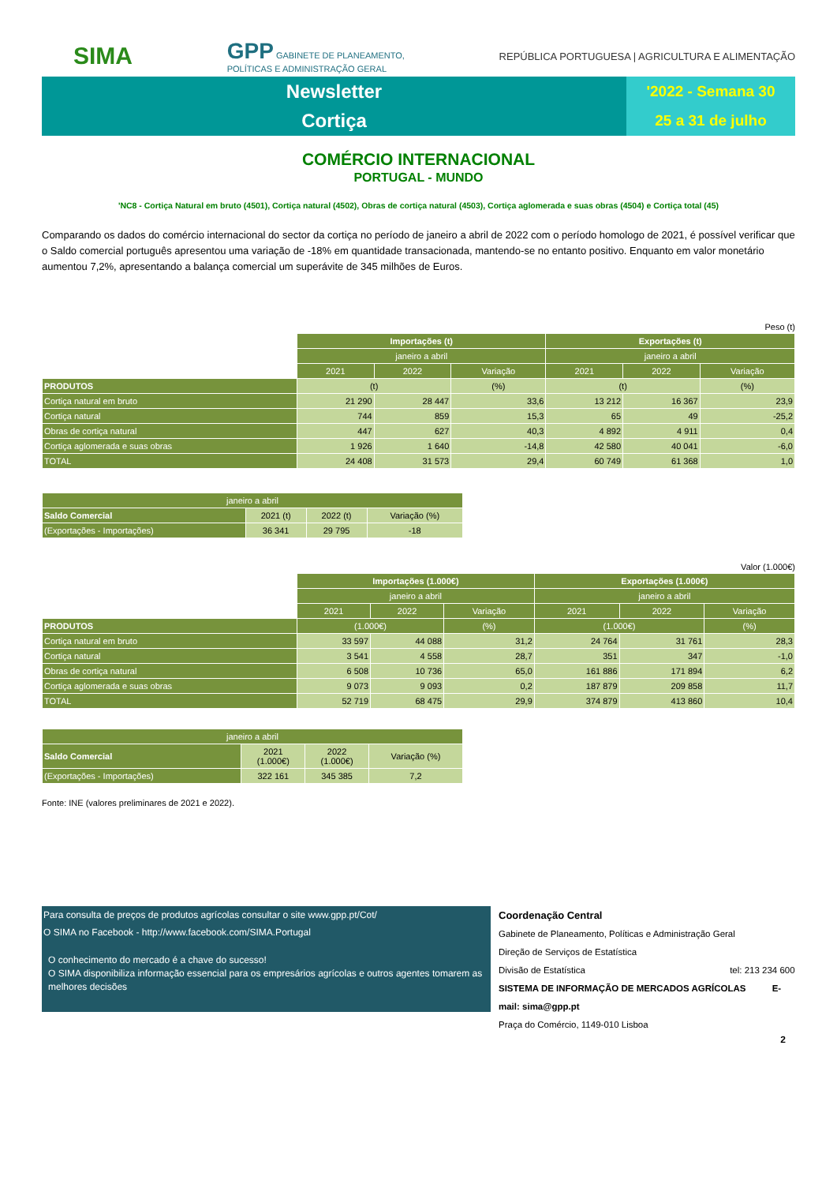SIMA
GPP GABINETE DE PLANEAMENTO,
POLÍTICAS E ADMINISTRAÇÃO GERAL
REPÚBLICA PORTUGUESA | AGRICULTURA E ALIMENTAÇÃO
Newsletter
Cortiça
'2022 - Semana 30
25 a 31 de julho
COMÉRCIO INTERNACIONAL
PORTUGAL - MUNDO
'NC8 - Cortiça Natural em bruto (4501), Cortiça natural (4502), Obras de cortiça natural (4503), Cortiça aglomerada e suas obras (4504) e Cortiça total (45)
Comparando os dados do comércio internacional do sector da cortiça no período de janeiro a abril de 2022 com o período homologo de 2021, é possível verificar que o Saldo comercial português apresentou uma variação de -18% em quantidade transacionada, mantendo-se no entanto positivo. Enquanto em valor monetário aumentou 7,2%, apresentando a balança comercial um superávite de 345 milhões de Euros.
Peso (t)
| | Importações (t) | | | Exportações (t) | | |
| | janeiro a abril | | | janeiro a abril | | |
| | 2021 | 2022 | Variação | 2021 | 2022 | Variação |
| PRODUTOS | (t) | | (%) | (t) | | (%) |
| Cortiça natural em bruto | 21 290 | 28 447 | 33,6 | 13 212 | 16 367 | 23,9 |
| Cortiça natural | 744 | 859 | 15,3 | 65 | 49 | -25,2 |
| Obras de cortiça natural | 447 | 627 | 40,3 | 4 892 | 4 911 | 0,4 |
| Cortiça aglomerada e suas obras | 1 926 | 1 640 | -14,8 | 42 580 | 40 041 | -6,0 |
| TOTAL | 24 408 | 31 573 | 29,4 | 60 749 | 61 368 | 1,0 |
| janeiro a abril | | | |
| --- | --- | --- | --- |
| Saldo Comercial | 2021 (t) | 2022 (t) | Variação (%) |
| (Exportações - Importações) | 36 341 | 29 795 | -18 |
Valor (1.000€)
| | Importações (1.000€) | | | Exportações (1.000€) | | |
| | janeiro a abril | | | janeiro a abril | | |
| | 2021 | 2022 | Variação | 2021 | 2022 | Variação |
| PRODUTOS | (1.000€) | | (%) | (1.000€) | | (%) |
| Cortiça natural em bruto | 33 597 | 44 088 | 31,2 | 24 764 | 31 761 | 28,3 |
| Cortiça natural | 3 541 | 4 558 | 28,7 | 351 | 347 | -1,0 |
| Obras de cortiça natural | 6 508 | 10 736 | 65,0 | 161 886 | 171 894 | 6,2 |
| Cortiça aglomerada e suas obras | 9 073 | 9 093 | 0,2 | 187 879 | 209 858 | 11,7 |
| TOTAL | 52 719 | 68 475 | 29,9 | 374 879 | 413 860 | 10,4 |
| janeiro a abril | | | |
| --- | --- | --- | --- |
| Saldo Comercial | 2021 (1.000€) | 2022 (1.000€) | Variação (%) |
| (Exportações - Importações) | 322 161 | 345 385 | 7,2 |
Fonte: INE (valores preliminares de 2021 e 2022).
Para consulta de preços de produtos agrícolas consultar o site www.gpp.pt/Cot/
O SIMA no Facebook - http://www.facebook.com/SIMA.Portugal
O conhecimento do mercado é a chave do sucesso!
O SIMA disponibiliza informação essencial para os empresários agrícolas e outros agentes tomarem as melhores decisões
Coordenação Central
Gabinete de Planeamento, Políticas e Administração Geral
Direção de Serviços de Estatística
Divisão de Estatística tel: 213 234 600
SISTEMA DE INFORMAÇÃO DE MERCADOS AGRÍCOLAS E-mail: sima@gpp.pt
Praça do Comércio, 1149-010 Lisboa
2